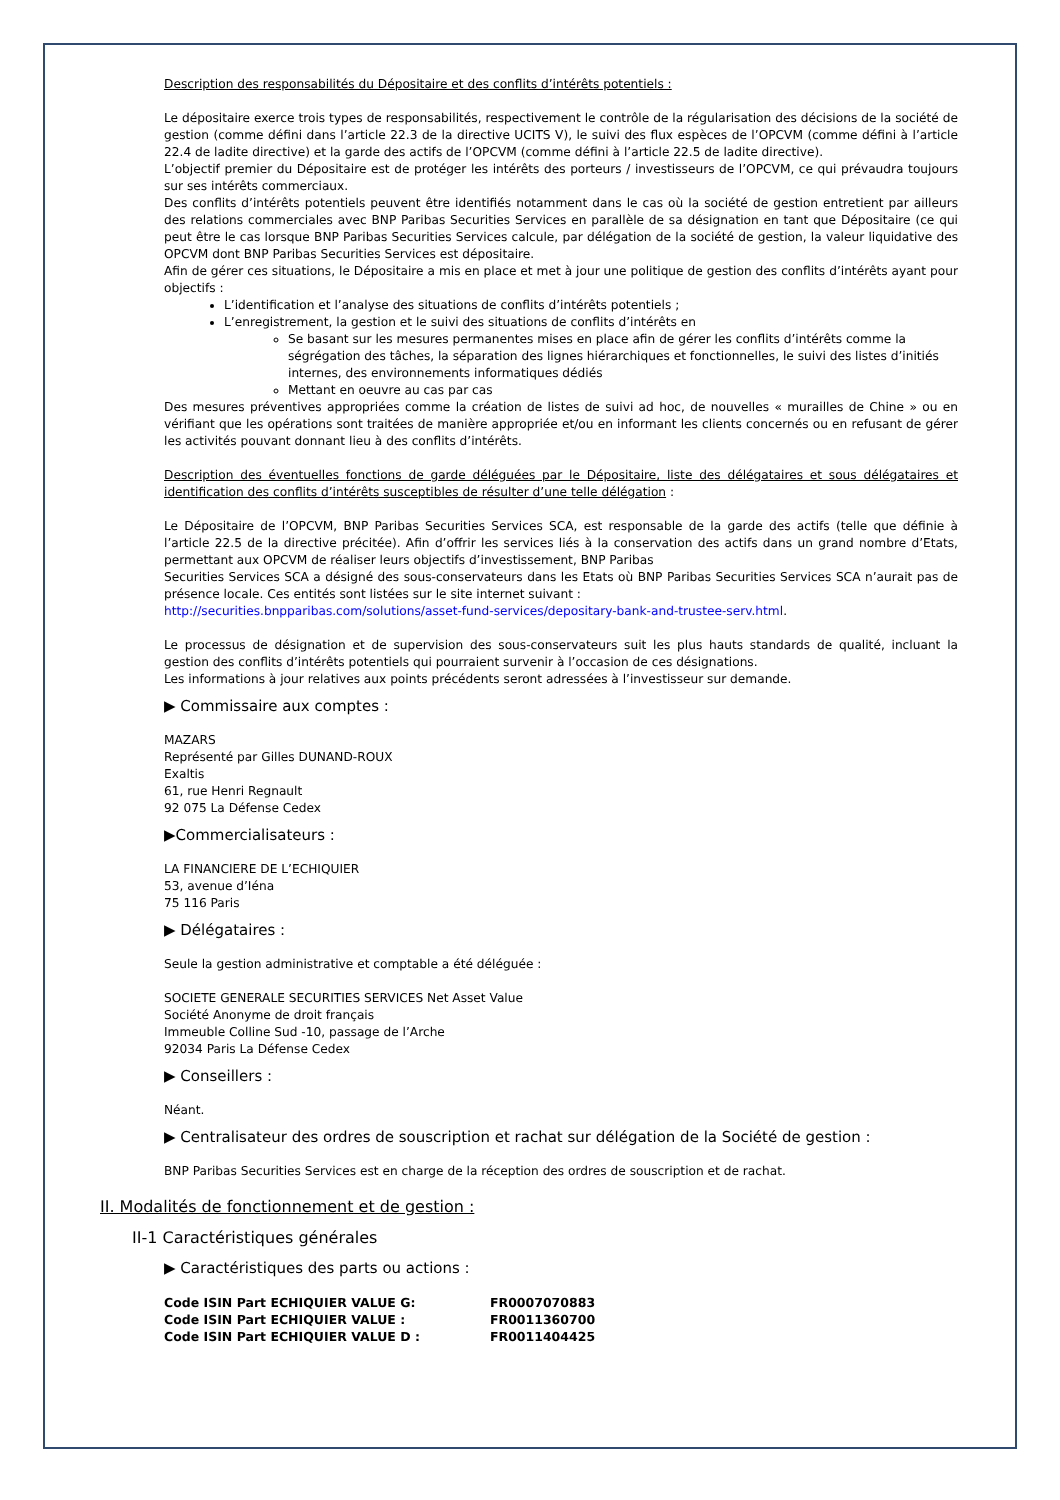Description des responsabilités du Dépositaire et des conflits d’intérêts potentiels :
Le dépositaire exerce trois types de responsabilités, respectivement le contrôle de la régularisation des décisions de la société de gestion (comme défini dans l’article 22.3 de la directive UCITS V), le suivi des flux espèces de l’OPCVM (comme défini à l’article 22.4 de ladite directive) et la garde des actifs de l’OPCVM (comme défini à l’article 22.5 de ladite directive).
L’objectif premier du Dépositaire est de protéger les intérêts des porteurs / investisseurs de l’OPCVM, ce qui prévaudra toujours sur ses intérêts commerciaux.
Des conflits d’intérêts potentiels peuvent être identifiés notamment dans le cas où la société de gestion entretient par ailleurs des relations commerciales avec BNP Paribas Securities Services en parallèle de sa désignation en tant que Dépositaire (ce qui peut être le cas lorsque BNP Paribas Securities Services calcule, par délégation de la société de gestion, la valeur liquidative des OPCVM dont BNP Paribas Securities Services est dépositaire.
Afin de gérer ces situations, le Dépositaire a mis en place et met à jour une politique de gestion des conflits d’intérêts ayant pour objectifs :
L’identification et l’analyse des situations de conflits d’intérêts potentiels ;
L’enregistrement, la gestion et le suivi des situations de conflits d’intérêts en
Se basant sur les mesures permanentes mises en place afin de gérer les conflits d’intérêts comme la ségrégation des tâches, la séparation des lignes hiérarchiques et fonctionnelles, le suivi des listes d’initiés internes, des environnements informatiques dédiés
Mettant en oeuvre au cas par cas
Des mesures préventives appropriées comme la création de listes de suivi ad hoc, de nouvelles « murailles de Chine » ou en vérifiant que les opérations sont traitées de manière appropriée et/ou en informant les clients concernés ou en refusant de gérer les activités pouvant donnant lieu à des conflits d’intérêts.
Description des éventuelles fonctions de garde déléguées par le Dépositaire, liste des délégataires et sous délégataires et identification des conflits d’intérêts susceptibles de résulter d’une telle délégation :
Le Dépositaire de l’OPCVM, BNP Paribas Securities Services SCA, est responsable de la garde des actifs (telle que définie à l’article 22.5 de la directive précitée). Afin d’offrir les services liés à la conservation des actifs dans un grand nombre d’Etats, permettant aux OPCVM de réaliser leurs objectifs d’investissement, BNP Paribas
Securities Services SCA a désigné des sous-conservateurs dans les Etats où BNP Paribas Securities Services SCA n’aurait pas de présence locale. Ces entités sont listées sur le site internet suivant :
http://securities.bnpparibas.com/solutions/asset-fund-services/depositary-bank-and-trustee-serv.html.
Le processus de désignation et de supervision des sous-conservateurs suit les plus hauts standards de qualité, incluant la gestion des conflits d’intérêts potentiels qui pourraient survenir à l’occasion de ces désignations.
Les informations à jour relatives aux points précédents seront adressées à l’investisseur sur demande.
▶ Commissaire aux comptes :
MAZARS
Représenté par Gilles DUNAND-ROUX
Exaltis
61, rue Henri Regnault
92 075 La Défense Cedex
▶Commercialisateurs :
LA FINANCIERE DE L’ECHIQUIER
53, avenue d’Iéna
75 116 Paris
▶ Délégataires :
Seule la gestion administrative et comptable a été déléguée :
SOCIETE GENERALE SECURITIES SERVICES Net Asset Value
Société Anonyme de droit français
Immeuble Colline Sud -10, passage de l’Arche
92034 Paris La Défense Cedex
▶ Conseillers :
Néant.
▶ Centralisateur des ordres de souscription et rachat sur délégation de la Société de gestion :
BNP Paribas Securities Services est en charge de la réception des ordres de souscription et de rachat.
II. Modalités de fonctionnement et de gestion :
II-1 Caractéristiques générales
▶ Caractéristiques des parts ou actions :
| Code ISIN Part ECHIQUIER VALUE G: | FR0007070883 |
| Code ISIN Part ECHIQUIER VALUE : | FR0011360700 |
| Code ISIN Part ECHIQUIER VALUE D : | FR0011404425 |